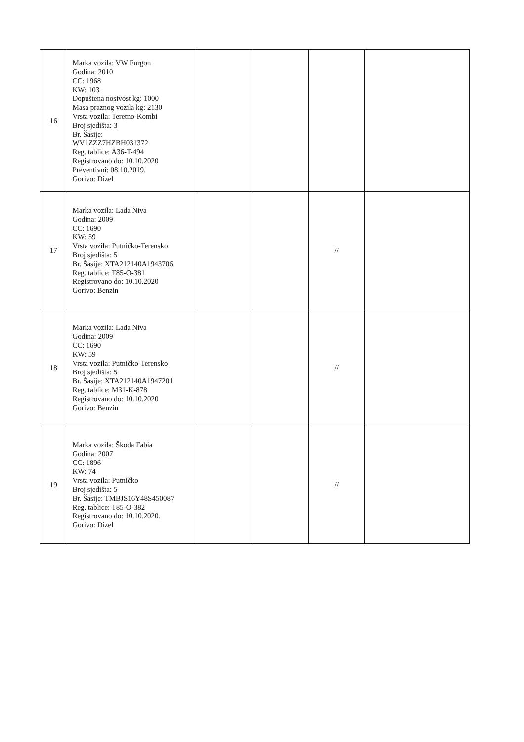| 16 | Marka vozila: VW Furgon Godina: 2010 CC: 1968 KW: 103 Dopuštena nosivost kg: 1000 Masa praznog vozila kg: 2130 Vrsta vozila: Teretno-Kombi Broj sjedišta: 3 Br. Šasije: WV1ZZZ7HZBH031372 Reg. tablice: A36-T-494 Registrovano do: 10.10.2020 Preventivni: 08.10.2019. Gorivo: Dizel | | | | |
| 17 | Marka vozila: Lada Niva Godina: 2009 CC: 1690 KW: 59 Vrsta vozila: Putničko-Terensko Broj sjedišta: 5 Br. Šasije: XTA212140A1943706 Reg. tablice: T85-O-381 Registrovano do: 10.10.2020 Gorivo: Benzin | | | // | |
| 18 | Marka vozila: Lada Niva Godina: 2009 CC: 1690 KW: 59 Vrsta vozila: Putničko-Terensko Broj sjedišta: 5 Br. Šasije: XTA212140A1947201 Reg. tablice: M31-K-878 Registrovano do: 10.10.2020 Gorivo: Benzin | | | // | |
| 19 | Marka vozila: Škoda Fabia Godina: 2007 CC: 1896 KW: 74 Vrsta vozila: Putničko Broj sjedišta: 5 Br. Šasije: TMBJS16Y48S450087 Reg. tablice: T85-O-382 Registrovano do: 10.10.2020. Gorivo: Dizel | | | // | |